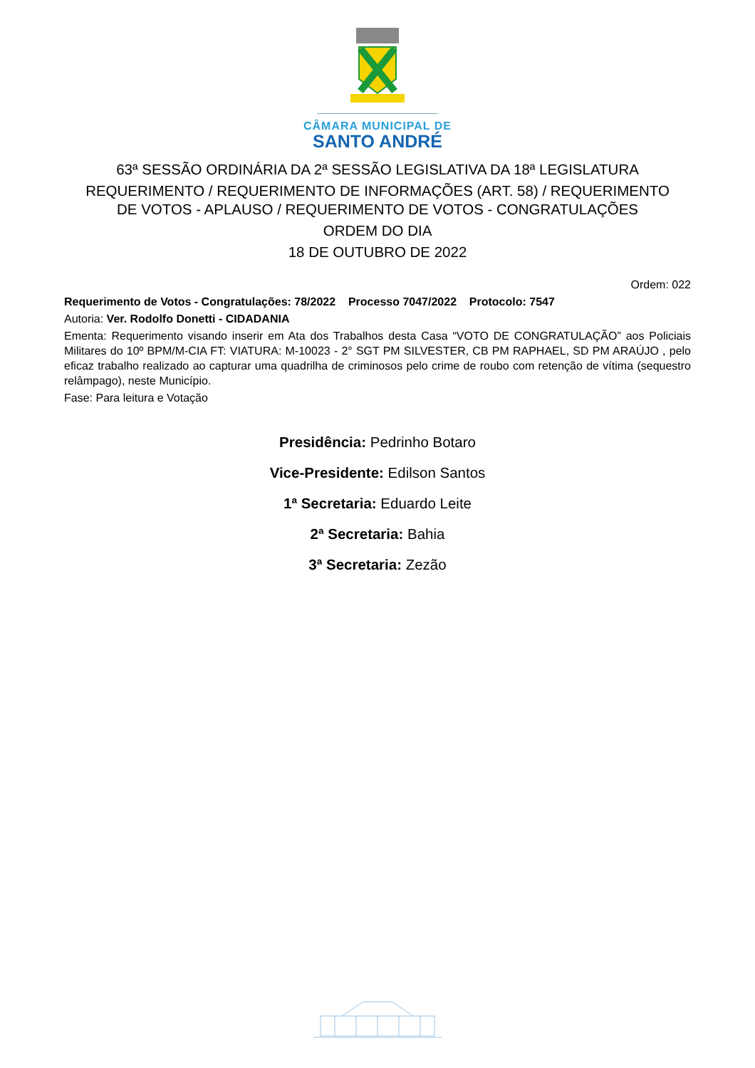CÂMARA MUNICIPAL DE
SANTO ANDRÉ
63ª SESSÃO ORDINÁRIA DA 2ª SESSÃO LEGISLATIVA DA 18ª LEGISLATURA
REQUERIMENTO / REQUERIMENTO DE INFORMAÇÕES (ART. 58) / REQUERIMENTO
DE VOTOS - APLAUSO / REQUERIMENTO DE VOTOS - CONGRATULAÇÕES
ORDEM DO DIA
18 DE OUTUBRO DE 2022
Ordem: 022
Requerimento de Votos - Congratulações: 78/2022 Processo 7047/2022 Protocolo: 7547
Autoria: Ver. Rodolfo Donetti - CIDADANIA
Ementa: Requerimento visando inserir em Ata dos Trabalhos desta Casa “VOTO DE CONGRATULAÇÃO” aos Policiais Militares do 10º BPM/M-CIA FT: VIATURA: M-10023 - 2° SGT PM SILVESTER, CB PM RAPHAEL, SD PM ARAÚJO , pelo eficaz trabalho realizado ao capturar uma quadrilha de criminosos pelo crime de roubo com retenção de vítima (sequestro relâmpago), neste Município.
Fase: Para leitura e Votação
Presidência: Pedrinho Botaro
Vice-Presidente: Edilson Santos
1ª Secretaria: Eduardo Leite
2ª Secretaria: Bahia
3ª Secretaria: Zezão